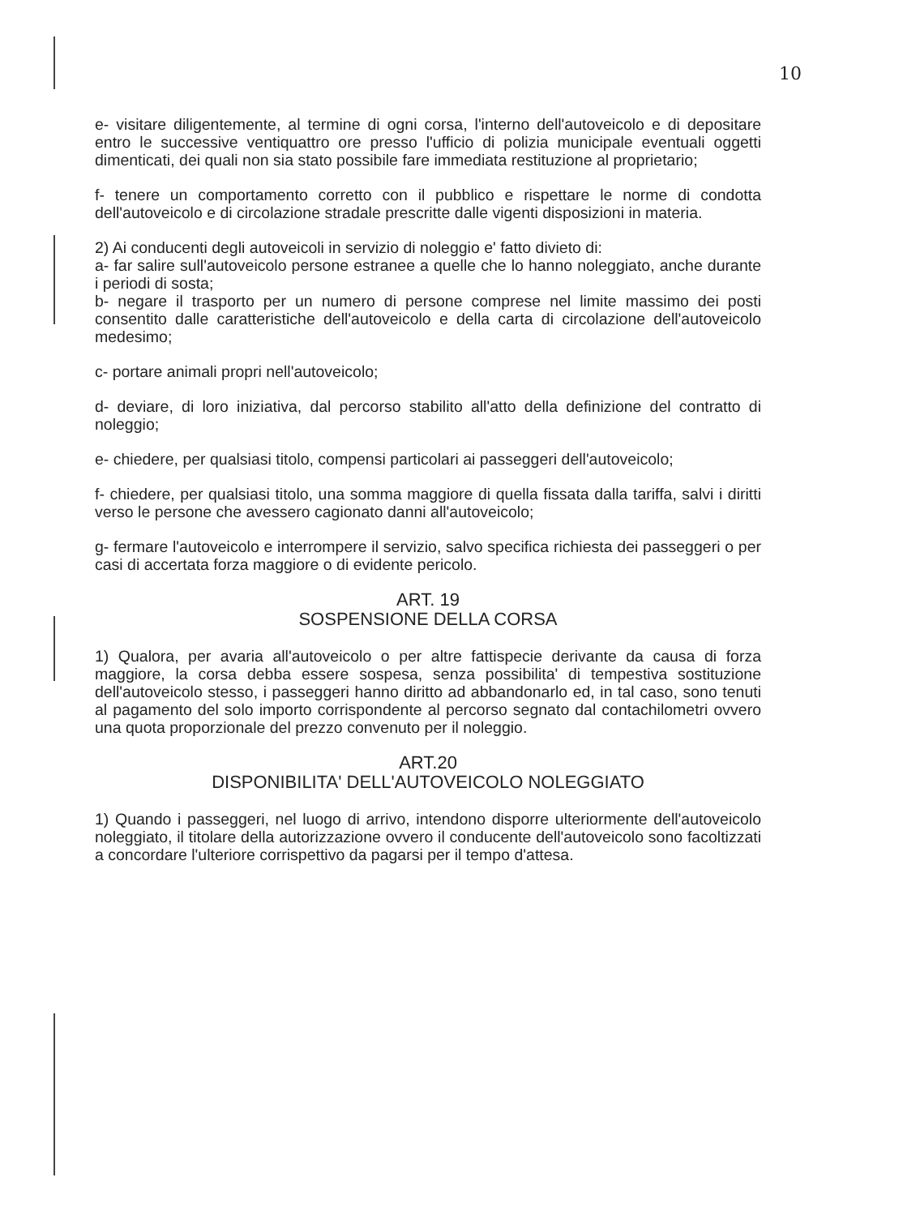10
e- visitare diligentemente, al termine di ogni corsa, l'interno dell'autoveicolo e di depositare entro le successive ventiquattro ore presso l'ufficio di polizia municipale eventuali oggetti dimenticati, dei quali non sia stato possibile fare immediata restituzione al proprietario;
f- tenere un comportamento corretto con il pubblico e rispettare le norme di condotta dell'autoveicolo e di circolazione stradale prescritte dalle vigenti disposizioni in materia.
2) Ai conducenti degli autoveicoli in servizio di noleggio e' fatto divieto di:
a- far salire sull'autoveicolo persone estranee a quelle che lo hanno noleggiato, anche durante i periodi di sosta;
b- negare il trasporto per un numero di persone comprese nel limite massimo dei posti consentito dalle caratteristiche dell'autoveicolo e della carta di circolazione dell'autoveicolo medesimo;
c- portare animali propri nell'autoveicolo;
d- deviare, di loro iniziativa, dal percorso stabilito all'atto della definizione del contratto di noleggio;
e- chiedere, per qualsiasi titolo, compensi particolari ai passeggeri dell'autoveicolo;
f- chiedere, per qualsiasi titolo, una somma maggiore di quella fissata dalla tariffa, salvi i diritti verso le persone che avessero cagionato danni all'autoveicolo;
g- fermare l'autoveicolo e interrompere il servizio, salvo specifica richiesta dei passeggeri o per casi di accertata forza maggiore o di evidente pericolo.
ART. 19
SOSPENSIONE DELLA CORSA
1) Qualora, per avaria all'autoveicolo o per altre fattispecie derivante da causa di forza maggiore, la corsa debba essere sospesa, senza possibilita' di tempestiva sostituzione dell'autoveicolo stesso, i passeggeri hanno diritto ad abbandonarlo ed, in tal caso, sono tenuti al pagamento del solo importo corrispondente al percorso segnato dal contachilometri ovvero una quota proporzionale del prezzo convenuto per il noleggio.
ART.20
DISPONIBILITA' DELL'AUTOVEICOLO NOLEGGIATO
1) Quando i passeggeri, nel luogo di arrivo, intendono disporre ulteriormente dell'autoveicolo noleggiato, il titolare della autorizzazione ovvero il conducente dell'autoveicolo sono facoltizzati a concordare l'ulteriore corrispettivo da pagarsi per il tempo d'attesa.